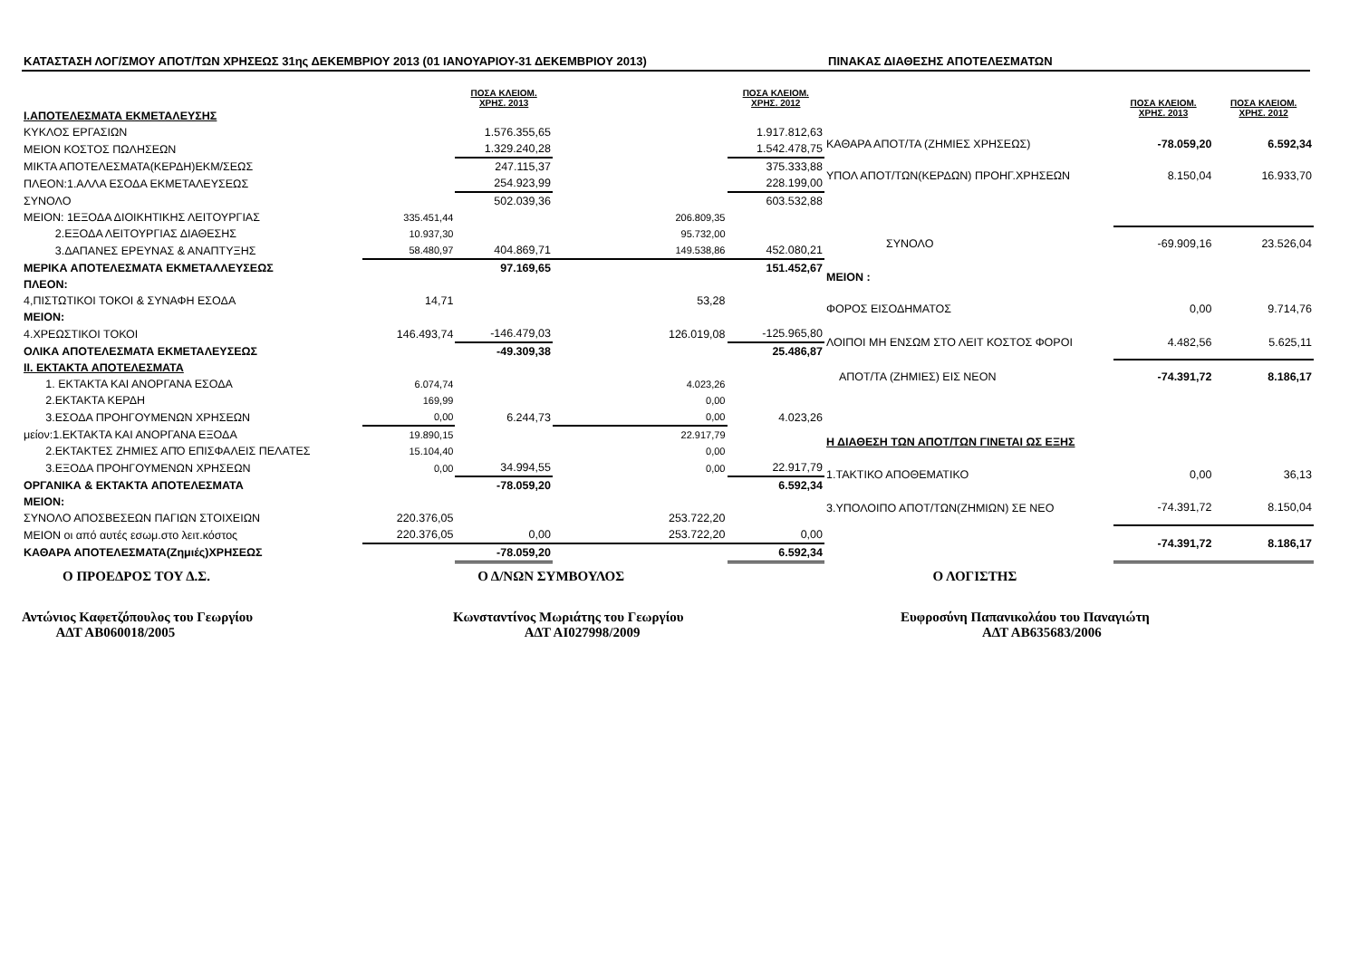ΚΑΤΑΣΤΑΣΗ ΛΟΓ/ΣΜΟΥ ΑΠΟΤ/ΤΩΝ ΧΡΗΣΕΩΣ 31ης ΔΕΚΕΜΒΡΙΟΥ 2013 (01 ΙΑΝΟΥΑΡΙΟΥ-31 ΔΕΚΕΜΒΡΙΟΥ 2013) ΠΙΝΑΚΑΣ ΔΙΑΘΕΣΗΣ ΑΠΟΤΕΛΕΣΜΑΤΩΝ
| | | ΠΟΣΑ ΚΛΕΙΟΜ. ΧΡΗΣ. 2013 | | ΠΟΣΑ ΚΛΕΙΟΜ. ΧΡΗΣ. 2012 |
| --- | --- | --- | --- | --- |
| Ι.ΑΠΟΤΕΛΕΣΜΑΤΑ ΕΚΜΕΤΑΛΕΥΣΗΣ | | | | |
| ΚΥΚΛΟΣ ΕΡΓΑΣΙΩΝ | | 1.576.355,65 | | 1.917.812,63 |
| ΜΕΙΟΝ ΚΟΣΤΟΣ ΠΩΛΗΣΕΩΝ | | 1.329.240,28 | | 1.542.478,75 |
| ΜΙΚΤΑ ΑΠΟΤΕΛΕΣΜΑΤΑ(ΚΕΡΔΗ)ΕΚΜ/ΣΕΩΣ | | 247.115,37 | | 375.333,88 |
| ΠΛΕΟΝ:1.ΑΛΛΑ ΕΣΟΔΑ ΕΚΜΕΤΑΛΕΥΣΕΩΣ | | 254.923,99 | | 228.199,00 |
| ΣΥΝΟΛΟ | | 502.039,36 | | 603.532,88 |
| ΜΕΙΟΝ: 1ΕΞΟΔΑ ΔΙΟΙΚΗΤΙΚΗΣ ΛΕΙΤΟΥΡΓΙΑΣ | 335.451,44 | | 206.809,35 | |
| 2.ΕΞΟΔΑ ΛΕΙΤΟΥΡΓΙΑΣ ΔΙΑΘΕΣΗΣ | 10.937,30 | | 95.732,00 | |
| 3.ΔΑΠΑΝΕΣ ΕΡΕΥΝΑΣ & ΑΝΑΠΤΥΞΗΣ | 58.480,97 | 404.869,71 | 149.538,86 | 452.080,21 |
| ΜΕΡΙΚΑ ΑΠΟΤΕΛΕΣΜΑΤΑ ΕΚΜΕΤΑΛΛΕΥΣΕΩΣ | | 97.169,65 | | 151.452,67 |
| ΠΛΕΟΝ: | | | | |
| 4,ΠΙΣΤΩΤΙΚΟΙ ΤΟΚΟΙ & ΣΥΝΑΦΗ ΕΣΟΔΑ | 14,71 | | 53,28 | |
| ΜΕΙΟΝ: | | | | |
| 4.ΧΡΕΩΣΤΙΚΟΙ ΤΟΚΟΙ | 146.493,74 | -146.479,03 | 126.019,08 | -125.965,80 |
| ΟΛΙΚΑ ΑΠΟΤΕΛΕΣΜΑΤΑ ΕΚΜΕΤΑΛΕΥΣΕΩΣ | | -49.309,38 | | 25.486,87 |
| ΙΙ. ΕΚΤΑΚΤΑ ΑΠΟΤΕΛΕΣΜΑΤΑ | | | | |
| 1. ΕΚΤΑΚΤΑ ΚΑΙ ΑΝΟΡΓΑΝΑ ΕΣΟΔΑ | 6.074,74 | | 4.023,26 | |
| 2.ΕΚΤΑΚΤΑ ΚΕΡΔΗ | 169,99 | | 0,00 | |
| 3.ΕΣΟΔΑ ΠΡΟΗΓΟΥΜΕΝΩΝ ΧΡΗΣΕΩΝ | 0,00 | 6.244,73 | 0,00 | 4.023,26 |
| μείον:1.ΕΚΤΑΚΤΑ ΚΑΙ ΑΝΟΡΓΑΝΑ ΕΞΟΔΑ | 19.890,15 | | 22.917,79 | |
| 2.ΕΚΤΑΚΤΕΣ ΖΗΜΙΕΣ ΑΠΌ ΕΠΙΣΦΑΛΕΙΣ ΠΕΛΑΤΕΣ | 15.104,40 | | 0,00 | |
| 3.ΕΞΟΔΑ ΠΡΟΗΓΟΥΜΕΝΩΝ ΧΡΗΣΕΩΝ | 0,00 | 34.994,55 | 0,00 | 22.917,79 |
| ΟΡΓΑΝΙΚΑ & ΕΚΤΑΚΤΑ ΑΠΟΤΕΛΕΣΜΑΤΑ | | -78.059,20 | | 6.592,34 |
| ΜΕΙΟΝ: | | | | |
| ΣΥΝΟΛΟ ΑΠΟΣΒΕΣΕΩΝ ΠΑΓΙΩΝ ΣΤΟΙΧΕΙΩΝ | 220.376,05 | | 253.722,20 | |
| ΜΕΙΟΝ οι από αυτές εσωμ.στο λειτ.κόστος | 220.376,05 | 0,00 | 253.722,20 | 0,00 |
| ΚΑΘΑΡΑ ΑΠΟΤΕΛΕΣΜΑΤΑ(Ζημιές)ΧΡΗΣΕΩΣ | | -78.059,20 | | 6.592,34 |
| | ΠΟΣΑ ΚΛΕΙΟΜ. ΧΡΗΣ. 2013 | ΠΟΣΑ ΚΛΕΙΟΜ. ΧΡΗΣ. 2012 |
| ΚΑΘΑΡΑ ΑΠΟΤ/ΤΑ (ΖΗΜΙΕΣ ΧΡΗΣΕΩΣ) | -78.059,20 | 6.592,34 |
| ΥΠΟΛ ΑΠΟΤ/ΤΩΝ(ΚΕΡΔΩΝ) ΠΡΟΗΓ.ΧΡΗΣΕΩΝ | 8.150,04 | 16.933,70 |
| ΣΥΝΟΛΟ | -69.909,16 | 23.526,04 |
| ΜΕΙΟΝ : | | |
| ΦΟΡΟΣ ΕΙΣΟΔΗΜΑΤΟΣ | 0,00 | 9.714,76 |
| ΛΟΙΠΟΙ ΜΗ ΕΝΣΩΜ ΣΤΟ ΛΕΙΤ ΚΟΣΤΟΣ ΦΟΡΟΙ | 4.482,56 | 5.625,11 |
| ΑΠΟΤ/ΤΑ (ΖΗΜΙΕΣ) ΕΙΣ ΝΕΟΝ | -74.391,72 | 8.186,17 |
| Η ΔΙΑΘΕΣΗ ΤΩΝ ΑΠΟΤ/ΤΩΝ ΓΙΝΕΤΑΙ ΩΣ ΕΞΗΣ | | |
| 1.ΤΑΚΤΙΚΟ ΑΠΟΘΕΜΑΤΙΚΟ | 0,00 | 36,13 |
| 3.ΥΠΟΛΟΙΠΟ ΑΠΟΤ/ΤΩΝ(ΖΗΜΙΩΝ) ΣΕ ΝΕΟ | -74.391,72 | 8.150,04 |
| | -74.391,72 | 8.186,17 |
Ο ΠΡΟΕΔΡΟΣ ΤΟΥ Δ.Σ. Ο Δ/ΝΩΝ ΣΥΜΒΟΥΛΟΣ Ο ΛΟΓΙΣΤΗΣ
Αντώνιος Καφετζόπουλος του Γεωργίου
ΑΔΤ ΑΒ060018/2005
Κωνσταντίνος Μωριάτης του Γεωργίου
ΑΔΤ ΑΙ027998/2009
Ευφροσύνη Παπανικολάου του Παναγιώτη
ΑΔΤ ΑΒ635683/2006